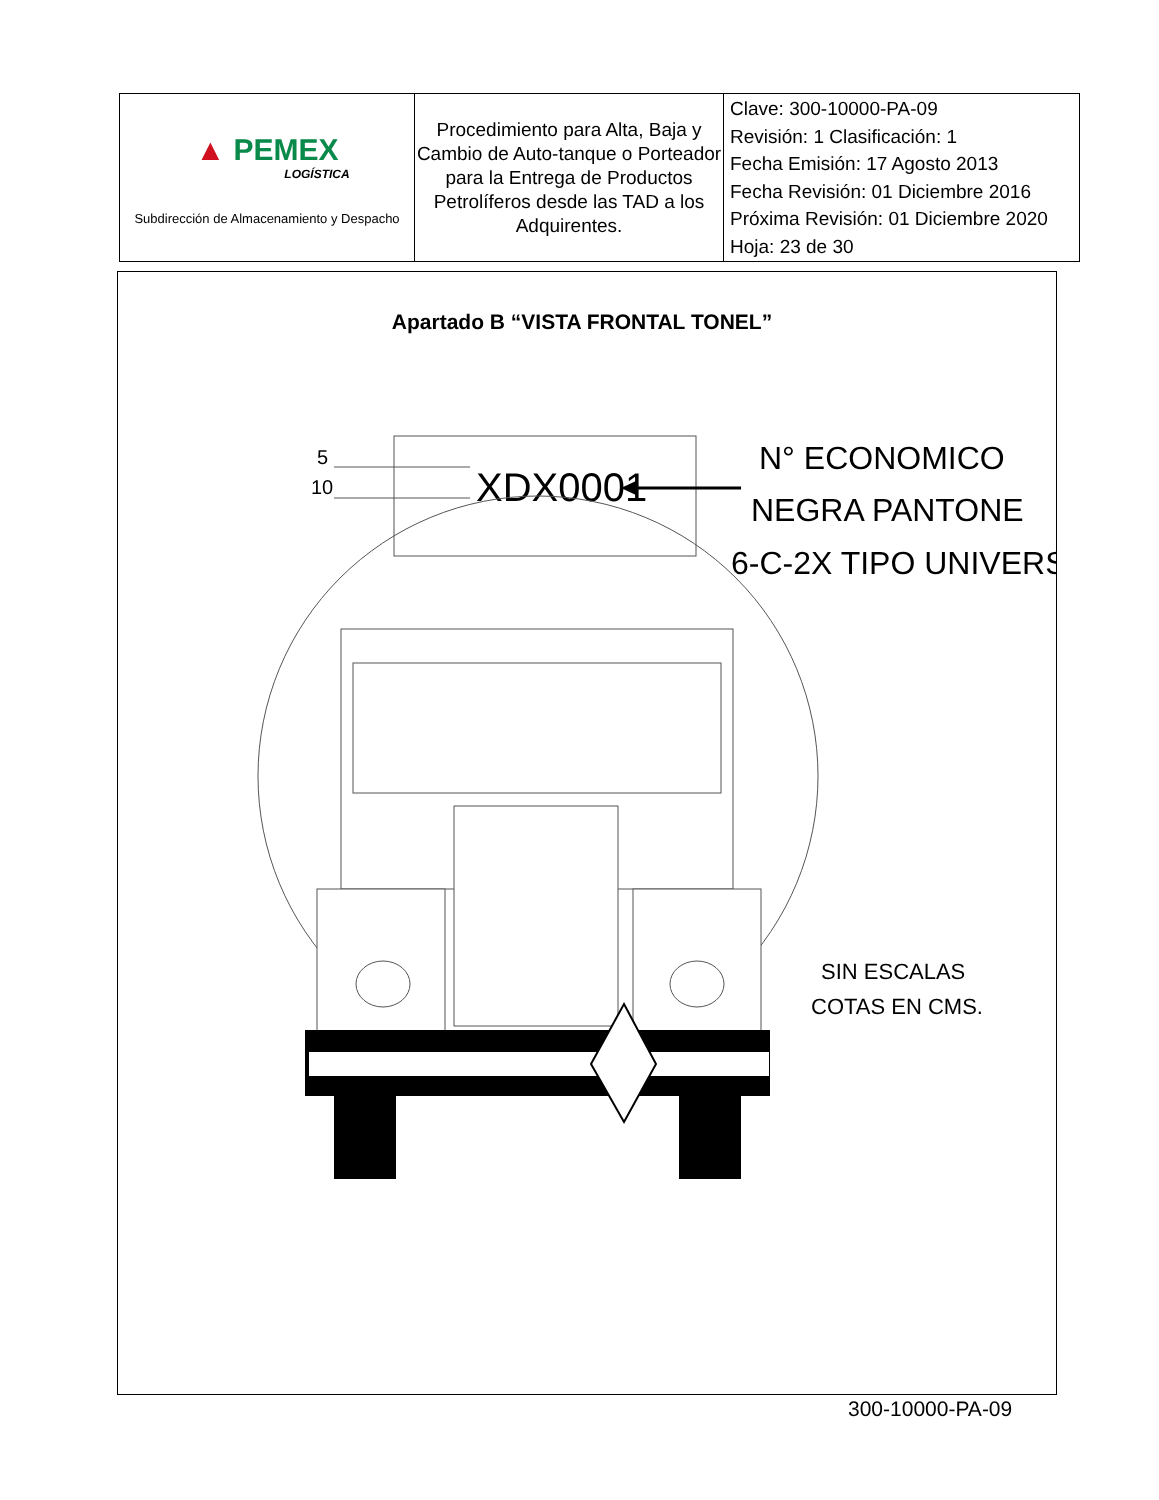| ▲ PEMEX LOGÍSTICA Subdirección de Almacenamiento y Despacho | Procedimiento para Alta, Baja y Cambio de Auto-tanque o Porteador para la Entrega de Productos Petrolíferos desde las TAD a los Adquirentes. | Clave: 300-10000-PA-09 Revisión: 1 Clasificación: 1 Fecha Emisión: 17 Agosto 2013 Fecha Revisión: 01 Diciembre 2016 Próxima Revisión: 01 Diciembre 2020 Hoja: 23 de 30 |
Apartado B “VISTA FRONTAL TONEL”
5
10
XDX0001
N° ECONOMICO
NEGRA PANTONE
6-C-2X TIPO UNIVERS
SIN ESCALAS
COTAS EN CMS.
300-10000-PA-09